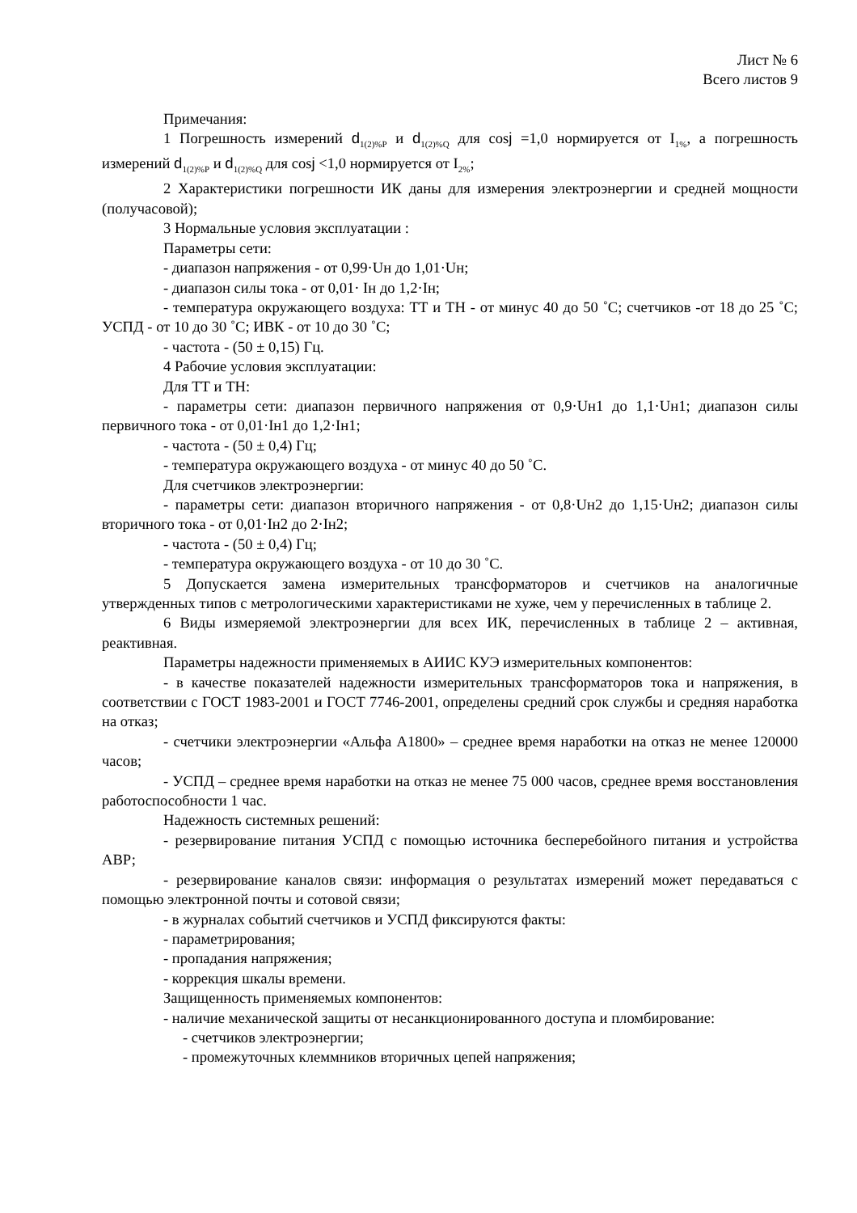Лист № 6
Всего листов 9
Примечания:
1 Погрешность измерений d<sub>1(2)%P</sub> и d<sub>1(2)%Q</sub> для cosj =1,0 нормируется от I<sub>1%</sub>, а погрешность измерений d<sub>1(2)%P</sub> и d<sub>1(2)%Q</sub> для cosj <1,0 нормируется от I<sub>2%</sub>;
2 Характеристики погрешности ИК даны для измерения электроэнергии и средней мощности (получасовой);
3 Нормальные условия эксплуатации :
Параметры сети:
- диапазон напряжения - от 0,99·Uн до 1,01·Uн;
- диапазон силы тока - от 0,01· Iн до 1,2·Iн;
- температура окружающего воздуха: ТТ и ТН - от минус 40 до 50 ˚С; счетчиков -от 18 до 25 ˚С; УСПД - от 10 до 30 ˚С; ИВК - от 10 до 30 ˚С;
- частота - (50 ± 0,15) Гц.
4 Рабочие условия эксплуатации:
Для ТТ и ТН:
- параметры сети: диапазон первичного напряжения от 0,9·Uн1 до 1,1·Uн1; диапазон силы первичного тока - от 0,01·Iн1 до 1,2·Iн1;
- частота - (50 ± 0,4) Гц;
- температура окружающего воздуха - от минус 40 до 50 ˚С.
Для счетчиков электроэнергии:
- параметры сети: диапазон вторичного напряжения - от 0,8·Uн2 до 1,15·Uн2; диапазон силы вторичного тока - от 0,01·Iн2 до 2·Iн2;
- частота - (50 ± 0,4) Гц;
- температура окружающего воздуха - от 10 до 30 ˚С.
5 Допускается замена измерительных трансформаторов и счетчиков на аналогичные утвержденных типов с метрологическими характеристиками не хуже, чем у перечисленных в таблице 2.
6 Виды измеряемой электроэнергии для всех ИК, перечисленных в таблице 2 – активная, реактивная.
Параметры надежности применяемых в АИИС КУЭ измерительных компонентов:
- в качестве показателей надежности измерительных трансформаторов тока и напряжения, в соответствии с ГОСТ 1983-2001 и ГОСТ 7746-2001, определены средний срок службы и средняя наработка на отказ;
- счетчики электроэнергии «Альфа А1800» – среднее время наработки на отказ не менее 120000 часов;
- УСПД – среднее время наработки на отказ не менее 75 000 часов, среднее время восстановления работоспособности 1 час.
Надежность системных решений:
- резервирование питания УСПД с помощью источника бесперебойного питания и устройства АВР;
- резервирование каналов связи: информация о результатах измерений может передаваться с помощью электронной почты и сотовой связи;
- в журналах событий счетчиков и УСПД фиксируются факты:
- параметрирования;
- пропадания напряжения;
- коррекция шкалы времени.
Защищенность применяемых компонентов:
- наличие механической защиты от несанкционированного доступа и пломбирование:
- счетчиков электроэнергии;
- промежуточных клеммников вторичных цепей напряжения;